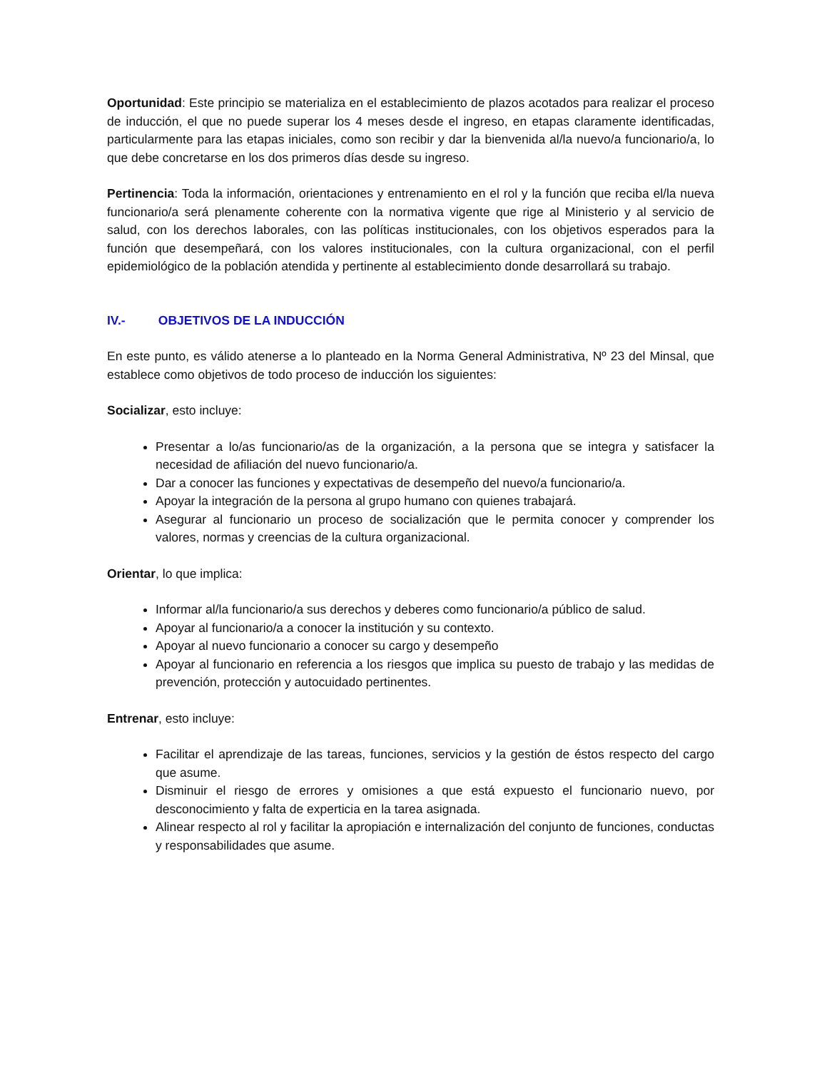Oportunidad: Este principio se materializa en el establecimiento de plazos acotados para realizar el proceso de inducción, el que no puede superar los 4 meses desde el ingreso, en etapas claramente identificadas, particularmente para las etapas iniciales, como son recibir y dar la bienvenida al/la nuevo/a funcionario/a, lo que debe concretarse en los dos primeros días desde su ingreso.
Pertinencia: Toda la información, orientaciones y entrenamiento en el rol y la función que reciba el/la nueva funcionario/a será plenamente coherente con la normativa vigente que rige al Ministerio y al servicio de salud, con los derechos laborales, con las políticas institucionales, con los objetivos esperados para la función que desempeñará, con los valores institucionales, con la cultura organizacional, con el perfil epidemiológico de la población atendida y pertinente al establecimiento donde desarrollará su trabajo.
IV.- OBJETIVOS DE LA INDUCCIÓN
En este punto, es válido atenerse a lo planteado en la Norma General Administrativa, Nº 23 del Minsal, que establece como objetivos de todo proceso de inducción los siguientes:
Socializar, esto incluye:
Presentar a lo/as funcionario/as de la organización, a la persona que se integra y satisfacer la necesidad de afiliación del nuevo funcionario/a.
Dar a conocer las funciones y expectativas de desempeño del nuevo/a funcionario/a.
Apoyar la integración de la persona al grupo humano con quienes trabajará.
Asegurar al funcionario un proceso de socialización que le permita conocer y comprender los valores, normas y creencias de la cultura organizacional.
Orientar, lo que implica:
Informar al/la funcionario/a sus derechos y deberes como funcionario/a público de salud.
Apoyar al funcionario/a a conocer la institución y su contexto.
Apoyar al nuevo funcionario a conocer su cargo y desempeño
Apoyar al funcionario en referencia a los riesgos que implica su puesto de trabajo y las medidas de prevención, protección y autocuidado pertinentes.
Entrenar, esto incluye:
Facilitar el aprendizaje de las tareas, funciones, servicios y la gestión de éstos respecto del cargo que asume.
Disminuir el riesgo de errores y omisiones a que está expuesto el funcionario nuevo, por desconocimiento y falta de experticia en la tarea asignada.
Alinear respecto al rol y facilitar la apropiación e internalización del conjunto de funciones, conductas y responsabilidades que asume.